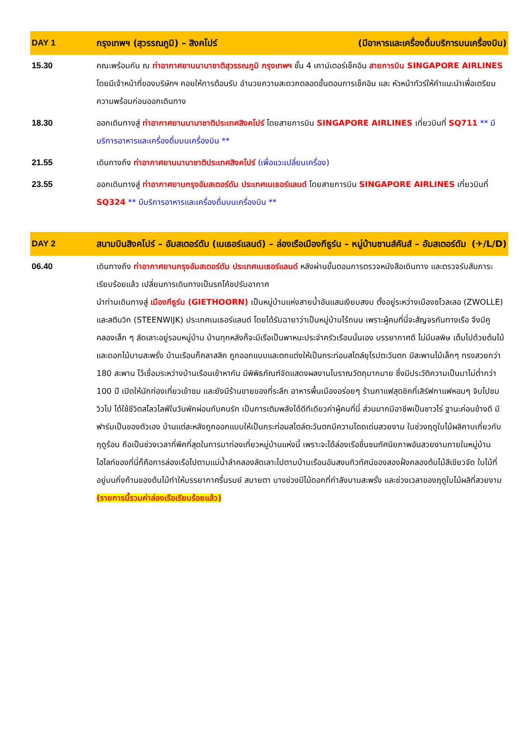| DAY 1 | กรุงเทพฯ (สุวรรณภูมิ) – สิงคโปร์ (มีอาหารและเครื่องดื่มบริการบนเครื่องบิน) |
| --- | --- |
| 15.30 | คณะพร้อมกัน ณ ท่าอากาศยานนานาชาติสุวรรณภูมิ กรุงเทพฯ ชั้น 4 เคาน์เตอร์เช็คอิน สายการบิน SINGAPORE AIRLINES โดยมีเจ้าหน้าที่ของบริษัทฯ คอยให้การต้อนรับ อำนวยความสะดวกตลอดขั้นตอนการเช็คอิน และ หัวหน้าทัวร์ให้คำแนะนำเพื่อเตรียมความพร้อมก่อนออกเดินทาง |
| 18.30 | ออกเดินทางสู่ ท่าอากาศยานนานาชาติประเทศสิงคโปร์ โดยสายการบิน SINGAPORE AIRLINES เที่ยวบินที่ SQ711 ** มีบริการอาหารและเครื่องดื่มบนเครื่องบิน ** |
| 21.55 | เดินทางถึง ท่าอากาศยานนานาชาติประเทศสิงคโปร์ (เพื่อแวะเปลี่ยนเครื่อง) |
| 23.55 | ออกเดินทางสู่ ท่าอากาศยานกรุงอัมสเตอร์ดัม ประเทศเนเธอร์แลนด์ โดยสายการบิน SINGAPORE AIRLINES เที่ยวบินที่ SQ324 ** มีบริการอาหารและเครื่องดื่มบนเครื่องบิน ** |
| DAY 2 | สนามบินสิงคโปร์ – อัมสเตอร์ดัม (เนเธอร์แลนด์) – ล่องเรือเมืองกีธูร์น – หมู่บ้านซานส์คันส์ – อัมสเตอร์ดัม (✈/L/D) |
| 06.40 | เดินทางถึง ท่าอากาศยานกรุงอัมสเตอร์ดัม ประเทศเนเธอร์แลนด์ หลังผ่านขั้นตอนการตรวจหนังสือเดินทาง และตรวจรับสัมภาระเรียบร้อยแล้ว เปลี่ยนการเดินทางเป็นรถโค้ชปรับอากาศ นำท่านเดินทางสู่ เมืองกีธูร์น (GIETHOORN) เป็นหมู่บ้านแห่งสายน้ำอันแสนเงียบสงบ ตั้งอยู่ระหว่างเมืองซโวลเลอ (ZWOLLE) และสตีนวิก (STEENWIJK) ประเทศเนเธอร์แลนด์ โดยได้รับฉายาว่าเป็นหมู่บ้านไร้ถนน เพราะผู้คนที่นี่จะสัญจรกันทางเรือ จึงมีคูคลองเล็ก ๆ ลัดเลาะอยู่รอบหมู่บ้าน บ้านทุกหลังก็จะมีเรือเป็นพาหนะประจำครัวเรือนนั่นเอง บรรยากาศดี ไม่มีมลพิษ เต็มไปด้วยต้นไม้และดอกไม้บานสะพรั่ง บ้านเรือนก็คลาสสิค ถูกออกแบบและตกแต่งให้เป็นกระท่อมสไตล์ยุโรปตะวันตก มีสะพานไม้เล็กๆ ทรงสวยกว่า 180 สะพาน ไว้เชื่อมระหว่างบ้านเรือนเข้าหากัน มีพิพิธภัณฑ์จัดแสดงผลงานโบราณวัตถุมากมาย ซึ่งมีประวัติความเป็นมาไม่ต่ำกว่า 100 ปี เปิดให้นักท่องเที่ยวเข้าชม และยังมีร้านขายของที่ระลึก อาหารพื้นเมืองอร่อยๆ ร้านกาแฟสุดชิคที่เสิร์ฟกาแฟหอมๆ จิบไปชมวิวไป ได้ใช้ชีวิตสโลวไลฟ์ในวันพักผ่อนกับคนรัก เป็นการเติมพลังได้ดีทีเดียวค่าผู้คนที่นี่ ส่วนมากมีอาชีพเป็นชาวไร่ ฐานะค่อนข้างดี มีฟาร์มเป็นของตัวเอง บ้านแต่ละหลังถูกออกแบบให้เป็นกระท่อมสไตล์ตะวันตกมีความโดดเด่นสวยงาม ในช่วงฤดูใบไม้ผลิคาบเกี่ยวกับฤดูร้อน ถือเป็นช่วงเวลาที่พีคที่สุดในการมาท่องเที่ยวหมู่บ้านแห่งนี้ เพราะจะได้ล่องเรือชื่นชมทัศนียภาพอันสวยงามภายในหมู่บ้าน ไฮไลท์ของที่นี่ก็คือการล่องเรือไปตามแม่น้ำลำคลองลัดเลาะไปตามบ้านเรือนอันสงบทิวทัศน์ของสองฝั่งคลองต้มไม้สีเขียวจัด ใบไม้ที่อยู่บนกิ่งก้านของต้นไม้ทำให้บรรยากาศรื่นรมย์ สบายตา บางช่วงมีไม้ดอกที่กำลังบานสะพรั่ง และช่วงเวลาของฤดูใบไม้ผลิที่สวยงาม (รายการนี้รวมค่าล่องเรือเรียบร้อยแล้ว) |